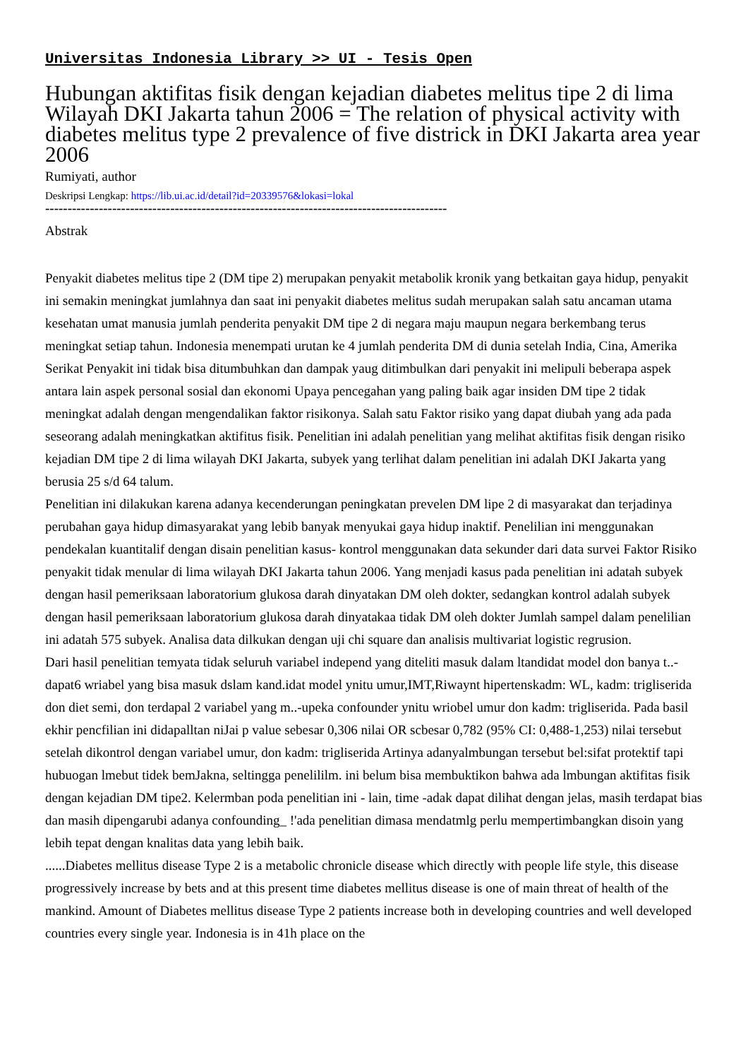Universitas Indonesia Library >> UI - Tesis Open
Hubungan aktifitas fisik dengan kejadian diabetes melitus tipe 2 di lima Wilayah DKI Jakarta tahun 2006 = The relation of physical activity with diabetes melitus type 2 prevalence of five districk in DKI Jakarta area year 2006
Rumiyati, author
Deskripsi Lengkap: https://lib.ui.ac.id/detail?id=20339576&lokasi=lokal
------------------------------------------------------------------------------------------
Abstrak
Penyakit diabetes melitus tipe 2 (DM tipe 2) merupakan penyakit metabolik kronik yang betkaitan gaya hidup, penyakit ini semakin meningkat jumlahnya dan saat ini penyakit diabetes melitus sudah merupakan salah satu ancaman utama kesehatan umat manusia jumlah penderita penyakit DM tipe 2 di negara maju maupun negara berkembang terus meningkat setiap tahun. Indonesia menempati urutan ke 4 jumlah penderita DM di dunia setelah India, Cina, Amerika Serikat Penyakit ini tidak bisa ditumbuhkan dan dampak yaug ditimbulkan dari penyakit ini melipuli beberapa aspek antara lain aspek personal sosial dan ekonomi Upaya pencegahan yang paling baik agar insiden DM tipe 2 tidak meningkat adalah dengan mengendalikan faktor risikonya. Salah satu Faktor risiko yang dapat diubah yang ada pada seseorang adalah meningkatkan aktifitus fisik. Penelitian ini adalah penelitian yang melihat aktifitas fisik dengan risiko kejadian DM tipe 2 di lima wilayah DKI Jakarta, subyek yang terlihat dalam penelitian ini adalah DKI Jakarta yang berusia 25 s/d 64 talum.
Penelitian ini dilakukan karena adanya kecenderungan peningkatan prevelen DM lipe 2 di masyarakat dan terjadinya perubahan gaya hidup dimasyarakat yang lebib banyak menyukai gaya hidup inaktif. Penelilian ini menggunakan pendekalan kuantitalif dengan disain penelitian kasus- kontrol menggunakan data sekunder dari data survei Faktor Risiko penyakit tidak menular di lima wilayah DKI Jakarta tahun 2006. Yang menjadi kasus pada penelitian ini adatah subyek dengan hasil pemeriksaan laboratorium glukosa darah dinyatakan DM oleh dokter, sedangkan kontrol adalah subyek dengan hasil pemeriksaan laboratorium glukosa darah dinyatakaa tidak DM oleh dokter Jumlah sampel dalam penelilian ini adatah 575 subyek. Analisa data dilkukan dengan uji chi square dan analisis multivariat logistic regrusion.
Dari hasil penelitian temyata tidak seluruh variabel independ yang diteliti masuk dalam ltandidat model don banya t..-dapat6 wriabel yang bisa masuk dslam kand.idat model ynitu umur,IMT,Riwaynt hipertenskadm: WL, kadm: trigliserida don diet semi, don terdapal 2 variabel yang m..-upeka confounder ynitu wriobel umur don kadm: trigliserida. Pada basil ekhir pencfilian ini didapalltan niJai p value sebesar 0,306 nilai OR scbesar 0,782 (95% CI: 0,488-1,253) nilai tersebut setelah dikontrol dengan variabel umur, don kadm: trigliserida Artinya adanyalmbungan tersebut bel:sifat protektif tapi hubuogan lmebut tidek bemJakna, seltingga penelililm. ini belum bisa membuktikon bahwa ada lmbungan aktifitas fisik dengan kejadian DM tipe2. Kelermban poda penelitian ini - lain, time -adak dapat dilihat dengan jelas, masih terdapat bias dan masih dipengarubi adanya confounding_ !'ada penelitian dimasa mendatmlg perlu mempertimbangkan disoin yang lebih tepat dengan knalitas data yang lebih baik.
......Diabetes mellitus disease Type 2 is a metabolic chronicle disease which directly with people life style, this disease progressively increase by bets and at this present time diabetes mellitus disease is one of main threat of health of the mankind. Amount of Diabetes mellitus disease Type 2 patients increase both in developing countries and well developed countries every single year. Indonesia is in 41h place on the